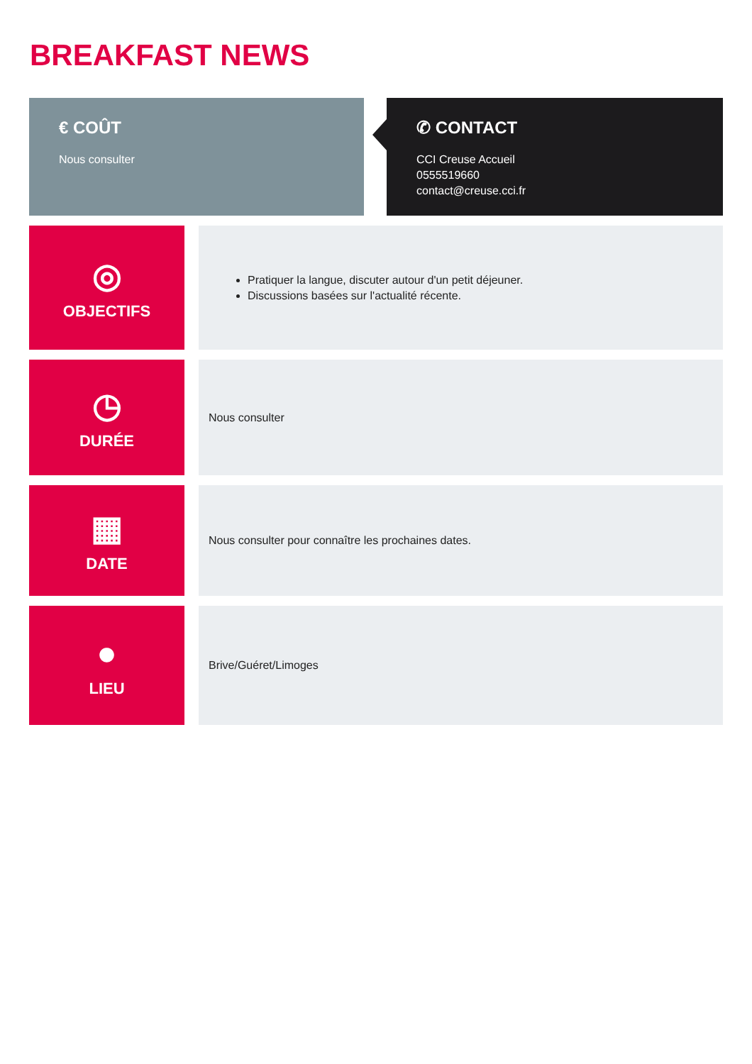BREAKFAST NEWS
€ COÛT
Nous consulter
✆ CONTACT
CCI Creuse Accueil
0555519660
contact@creuse.cci.fr
◎
OBJECTIFS
Pratiquer la langue, discuter autour d'un petit déjeuner.
Discussions basées sur l'actualité récente.
◷
DURÉE
Nous consulter
▦
DATE
Nous consulter pour connaître les prochaines dates.
●
LIEU
Brive/Guéret/Limoges